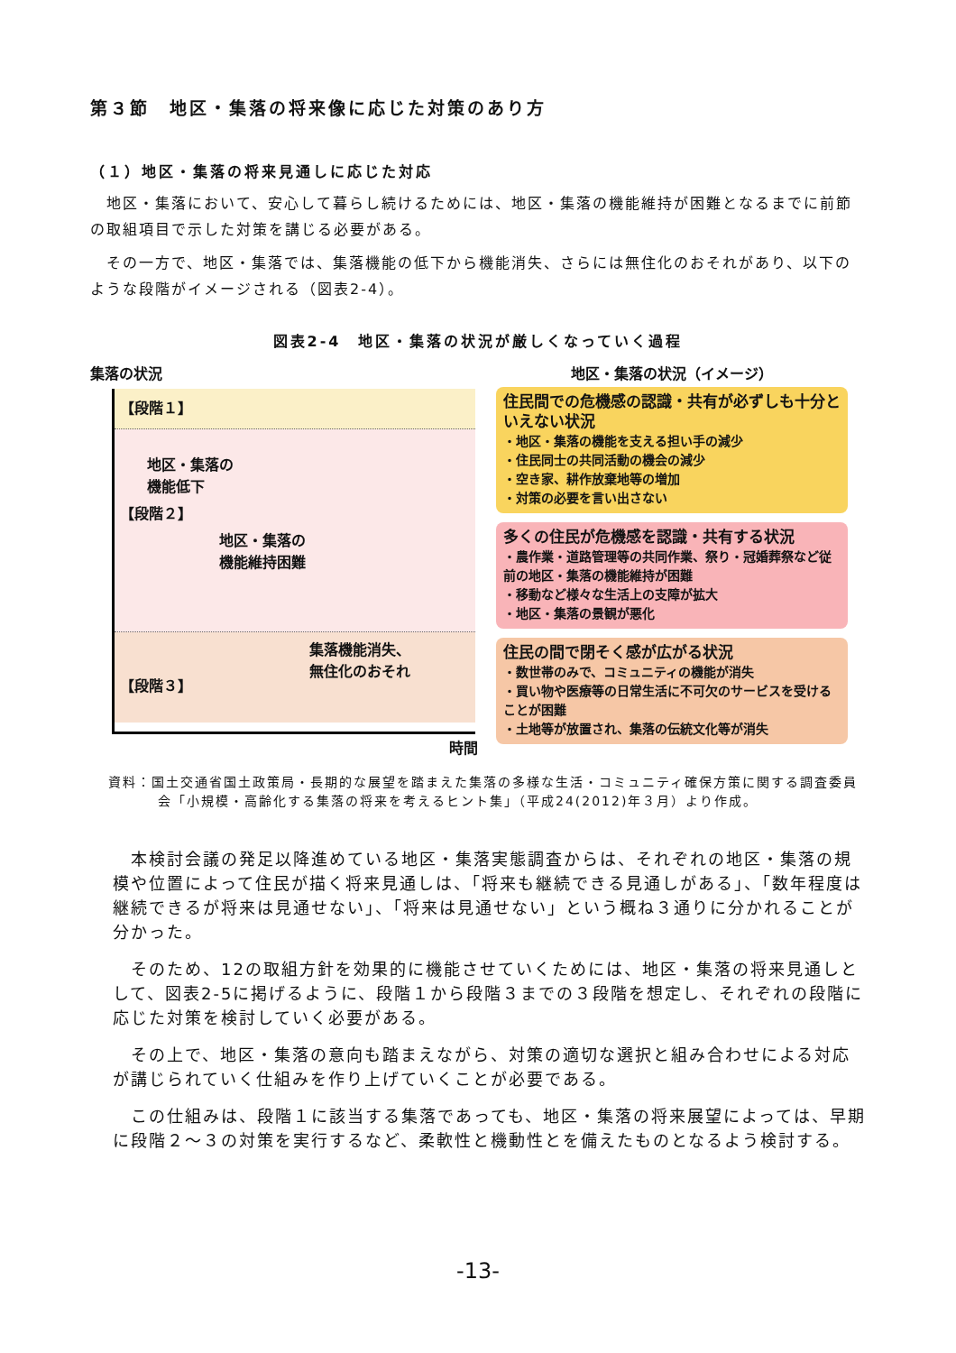第３節　地区・集落の将来像に応じた対策のあり方
（１）地区・集落の将来見通しに応じた対応
　地区・集落において、安心して暮らし続けるためには、地区・集落の機能維持が困難となるまでに前節の取組項目で示した対策を講じる必要がある。
　その一方で、地区・集落では、集落機能の低下から機能消失、さらには無住化のおそれがあり、以下のような段階がイメージされる（図表2-4）。
図表2-4　地区・集落の状況が厳しくなっていく過程
集落の状況
【段階１】
地区・集落の
機能低下
【段階２】
地区・集落の
機能維持困難
【段階３】
集落機能消失、
無住化のおそれ
時間
地区・集落の状況（イメージ）
住民間での危機感の認識・共有が必ずしも十分といえない状況
・地区・集落の機能を支える担い手の減少
・住民同士の共同活動の機会の減少
・空き家、耕作放棄地等の増加
・対策の必要を言い出さない
多くの住民が危機感を認識・共有する状況
・農作業・道路管理等の共同作業、祭り・冠婚葬祭など従前の地区・集落の機能維持が困難
・移動など様々な生活上の支障が拡大
・地区・集落の景観が悪化
住民の間で閉そく感が広がる状況
・数世帯のみで、コミュニティの機能が消失
・買い物や医療等の日常生活に不可欠のサービスを受けることが困難
・土地等が放置され、集落の伝統文化等が消失
資料：国土交通省国土政策局・長期的な展望を踏まえた集落の多様な生活・コミュニティ確保方策に関する調査委員会「小規模・高齢化する集落の将来を考えるヒント集」（平成24(2012)年３月）より作成。
　本検討会議の発足以降進めている地区・集落実態調査からは、それぞれの地区・集落の規模や位置によって住民が描く将来見通しは、「将来も継続できる見通しがある」、「数年程度は継続できるが将来は見通せない」、「将来は見通せない」という概ね３通りに分かれることが分かった。
　そのため、12の取組方針を効果的に機能させていくためには、地区・集落の将来見通しとして、図表2-5に掲げるように、段階１から段階３までの３段階を想定し、それぞれの段階に応じた対策を検討していく必要がある。
　その上で、地区・集落の意向も踏まえながら、対策の適切な選択と組み合わせによる対応が講じられていく仕組みを作り上げていくことが必要である。
　この仕組みは、段階１に該当する集落であっても、地区・集落の将来展望によっては、早期に段階２～３の対策を実行するなど、柔軟性と機動性とを備えたものとなるよう検討する。
-13-